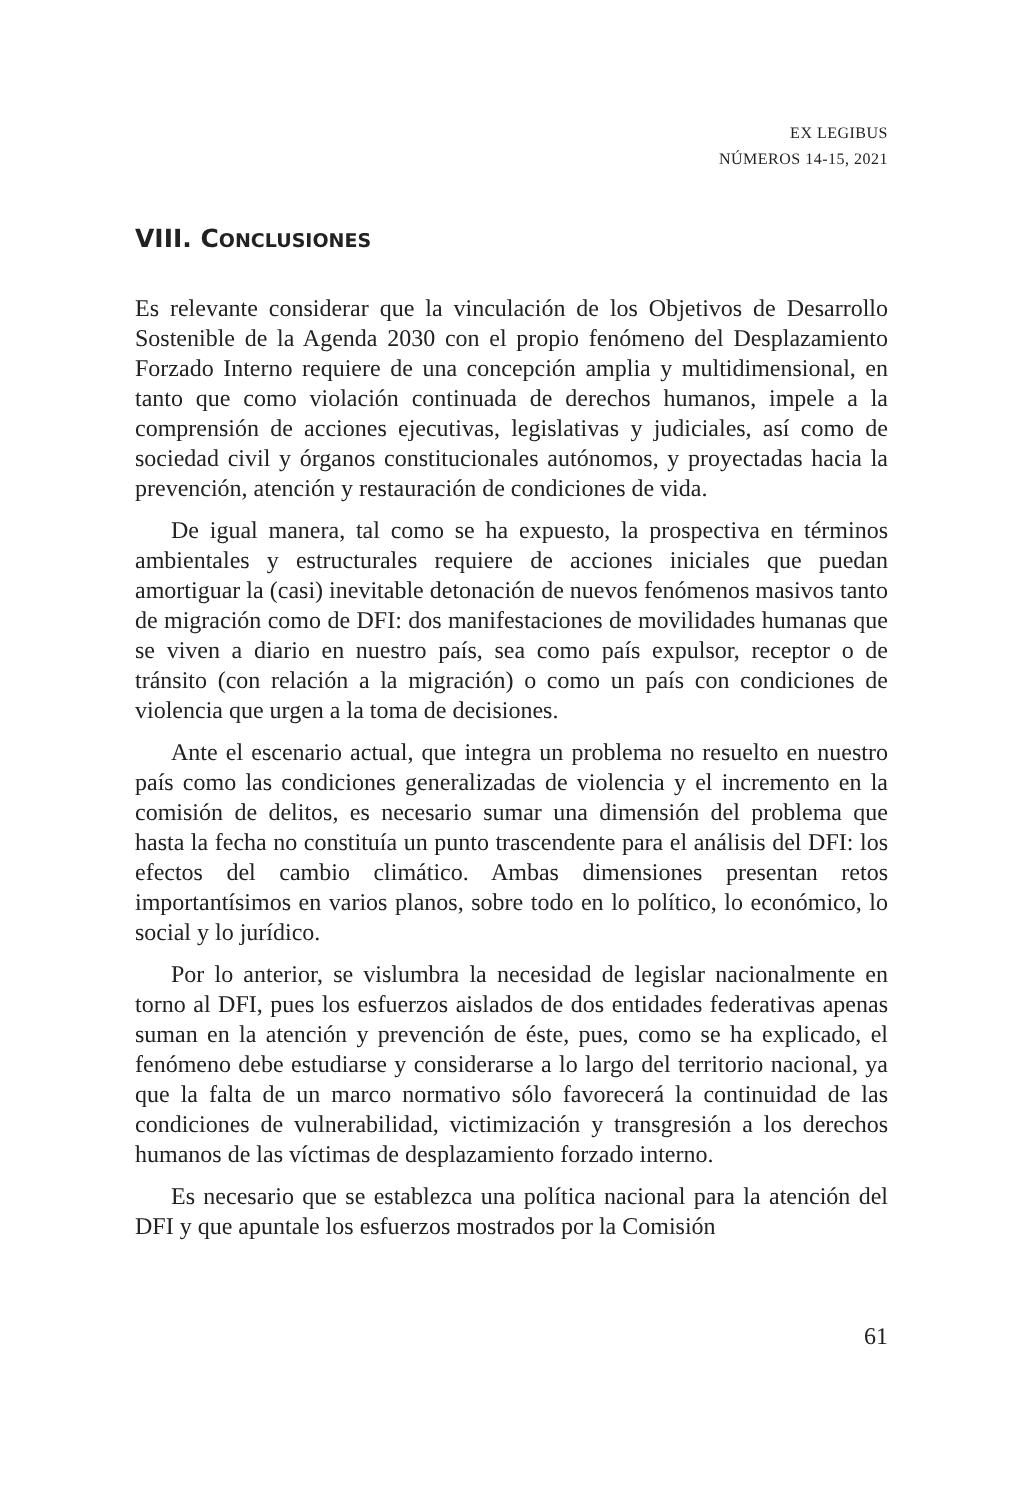EX LEGIBUS
NÚMEROS 14-15, 2021
VIII. CONCLUSIONES
Es relevante considerar que la vinculación de los Objetivos de Desarrollo Sostenible de la Agenda 2030 con el propio fenómeno del Desplazamiento Forzado Interno requiere de una concepción amplia y multidimensional, en tanto que como violación continuada de derechos humanos, impele a la comprensión de acciones ejecutivas, legislativas y judiciales, así como de sociedad civil y órganos constitucionales autónomos, y proyectadas hacia la prevención, atención y restauración de condiciones de vida.
De igual manera, tal como se ha expuesto, la prospectiva en términos ambientales y estructurales requiere de acciones iniciales que puedan amortiguar la (casi) inevitable detonación de nuevos fenómenos masivos tanto de migración como de DFI: dos manifestaciones de movilidades humanas que se viven a diario en nuestro país, sea como país expulsor, receptor o de tránsito (con relación a la migración) o como un país con condiciones de violencia que urgen a la toma de decisiones.
Ante el escenario actual, que integra un problema no resuelto en nuestro país como las condiciones generalizadas de violencia y el incremento en la comisión de delitos, es necesario sumar una dimensión del problema que hasta la fecha no constituía un punto trascendente para el análisis del DFI: los efectos del cambio climático. Ambas dimensiones presentan retos importantísimos en varios planos, sobre todo en lo político, lo económico, lo social y lo jurídico.
Por lo anterior, se vislumbra la necesidad de legislar nacionalmente en torno al DFI, pues los esfuerzos aislados de dos entidades federativas apenas suman en la atención y prevención de éste, pues, como se ha explicado, el fenómeno debe estudiarse y considerarse a lo largo del territorio nacional, ya que la falta de un marco normativo sólo favorecerá la continuidad de las condiciones de vulnerabilidad, victimización y transgresión a los derechos humanos de las víctimas de desplazamiento forzado interno.
Es necesario que se establezca una política nacional para la atención del DFI y que apuntale los esfuerzos mostrados por la Comisión
61